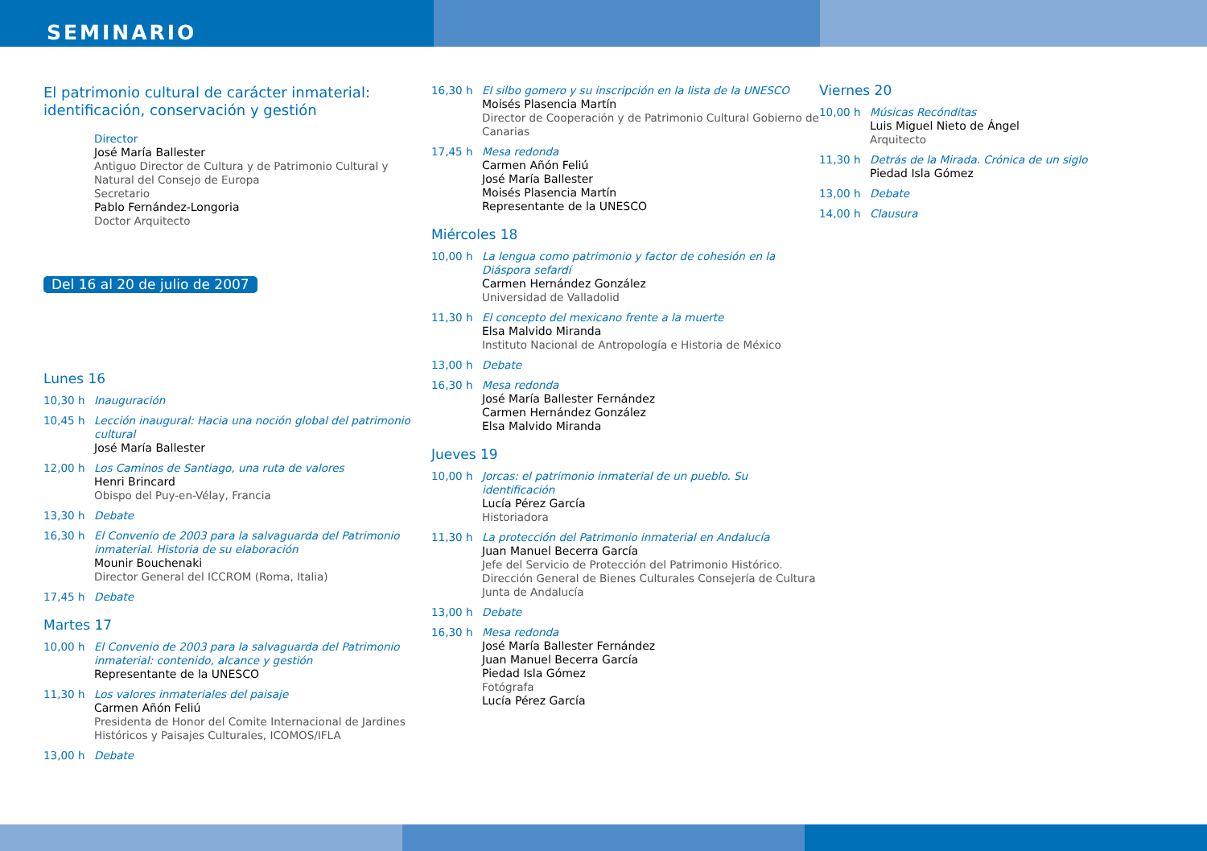SEMINARIO
El patrimonio cultural de carácter inmaterial: identificación, conservación y gestión
Director
José María Ballester
Antiguo Director de Cultura y de Patrimonio Cultural y Natural del Consejo de Europa
Secretario
Pablo Fernández-Longoria
Doctor Arquitecto
Del 16 al 20 de julio de 2007
Lunes 16
10,30 h Inauguración
10,45 h Lección inaugural: Hacia una noción global del patrimonio cultural
José María Ballester
12,00 h Los Caminos de Santiago, una ruta de valores
Henri Brincard
Obispo del Puy-en-Vélay, Francia
13,30 h Debate
16,30 h El Convenio de 2003 para la salvaguarda del Patrimonio inmaterial. Historia de su elaboración
Mounir Bouchenaki
Director General del ICCROM (Roma, Italia)
17,45 h Debate
Martes 17
10,00 h El Convenio de 2003 para la salvaguarda del Patrimonio inmaterial: contenido, alcance y gestión
Representante de la UNESCO
11,30 h Los valores inmateriales del paisaje
Carmen Añón Feliú
Presidenta de Honor del Comite Internacional de Jardines Históricos y Paisajes Culturales, ICOMOS/IFLA
13,00 h Debate
16,30 h El silbo gomero y su inscripción en la lista de la UNESCO
Moisés Plasencia Martín
Director de Cooperación y de Patrimonio Cultural Gobierno de Canarias
17,45 h Mesa redonda
Carmen Añón Feliú
José María Ballester
Moisés Plasencia Martín
Representante de la UNESCO
Miércoles 18
10,00 h La lengua como patrimonio y factor de cohesión en la Diáspora sefardí
Carmen Hernández González
Universidad de Valladolid
11,30 h El concepto del mexicano frente a la muerte
Elsa Malvido Miranda
Instituto Nacional de Antropología e Historia de México
13,00 h Debate
16,30 h Mesa redonda
José María Ballester Fernández
Carmen Hernández González
Elsa Malvido Miranda
Jueves 19
10,00 h Jorcas: el patrimonio inmaterial de un pueblo. Su identificación
Lucía Pérez García
Historiadora
11,30 h La protección del Patrimonio inmaterial en Andalucía
Juan Manuel Becerra García
Jefe del Servicio de Protección del Patrimonio Histórico. Dirección General de Bienes Culturales Consejería de Cultura Junta de Andalucía
13,00 h Debate
16,30 h Mesa redonda
José María Ballester Fernández
Juan Manuel Becerra García
Piedad Isla Gómez
Fotógrafa
Lucía Pérez García
Viernes 20
10,00 h Músicas Recónditas
Luis Miguel Nieto de Ángel
Arquitecto
11,30 h Detrás de la Mirada. Crónica de un siglo
Piedad Isla Gómez
13,00 h Debate
14,00 h Clausura